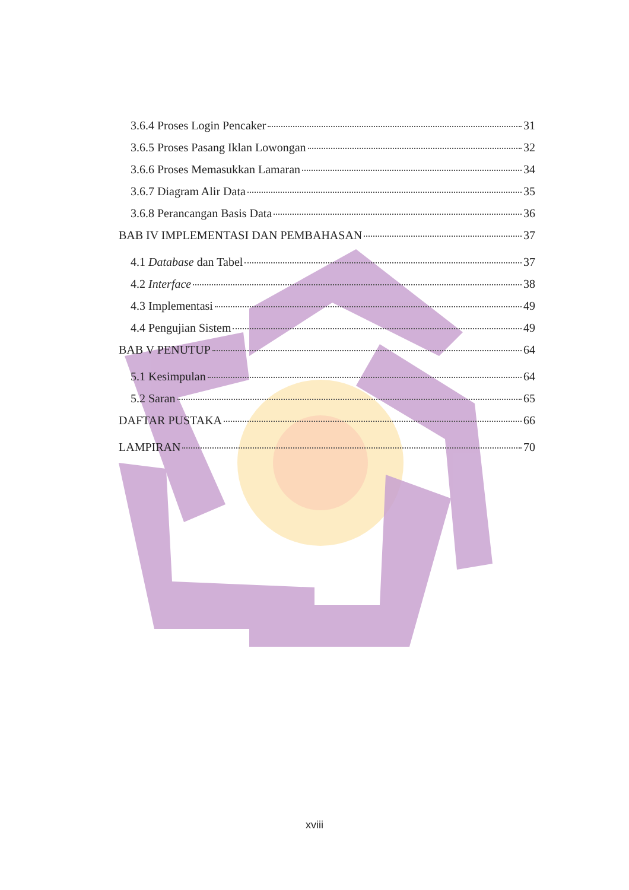3.6.4 Proses Login Pencaker 31
3.6.5 Proses Pasang Iklan Lowongan 32
3.6.6 Proses Memasukkan Lamaran 34
3.6.7 Diagram Alir Data 35
3.6.8 Perancangan Basis Data 36
BAB IV IMPLEMENTASI DAN PEMBAHASAN 37
4.1 Database dan Tabel 37
4.2 Interface 38
4.3 Implementasi 49
4.4 Pengujian Sistem 49
BAB V PENUTUP 64
5.1 Kesimpulan 64
5.2 Saran 65
DAFTAR PUSTAKA 66
LAMPIRAN 70
xviii